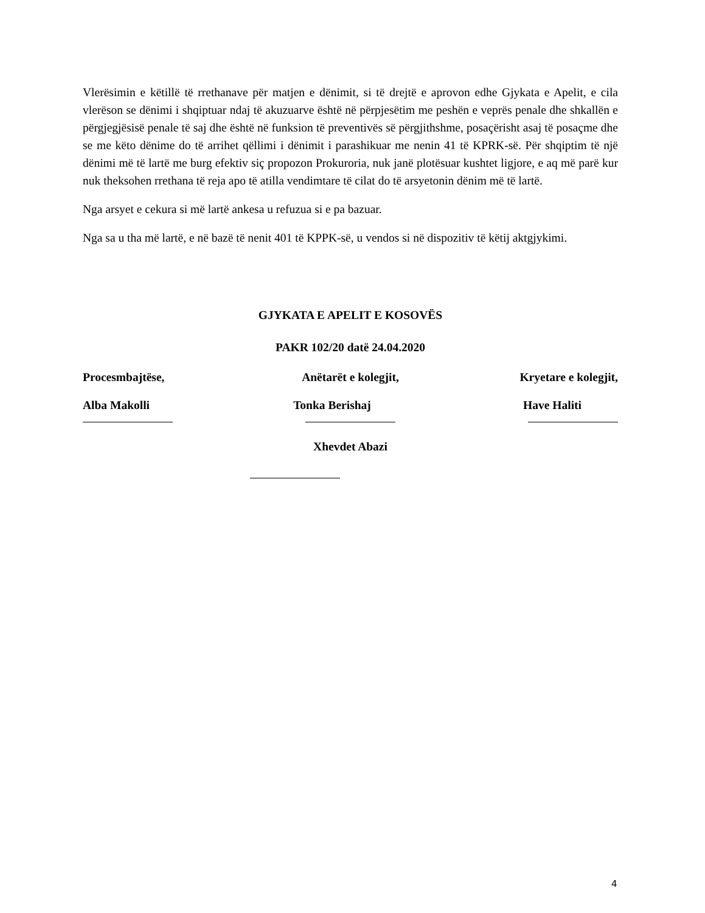Vlerësimin e këtillë të rrethanave për matjen e dënimit, si të drejtë e aprovon edhe Gjykata e Apelit, e cila vlerëson se dënimi i shqiptuar ndaj të akuzuarve është në përpjesëtim me peshën e veprës penale dhe shkallën e përgjegjësisë penale të saj dhe është në funksion të preventivës së përgjithshme, posaçërisht asaj të posaçme dhe se me këto dënime do të arrihet qëllimi i dënimit i parashikuar me nenin 41 të KPRK-së. Për shqiptim të një dënimi më të lartë me burg efektiv siç propozon Prokuroria, nuk janë plotësuar kushtet ligjore, e aq më parë kur nuk theksohen rrethana të reja apo të atilla vendimtare të cilat do të arsyetonin dënim më të lartë.
Nga arsyet e cekura si më lartë ankesa u refuzua si e pa bazuar.
Nga sa u tha më lartë, e në bazë të nenit 401 të KPPK-së, u vendos si në dispozitiv të këtij aktgjykimi.
GJYKATA E APELIT E KOSOVËS
PAKR 102/20 datë 24.04.2020
Procesmbajtëse, Anëtarët e kolegjit, Kryetare e kolegjit,
Alba Makolli Tonka Berishaj Have Haliti
Xhevdet Abazi
4